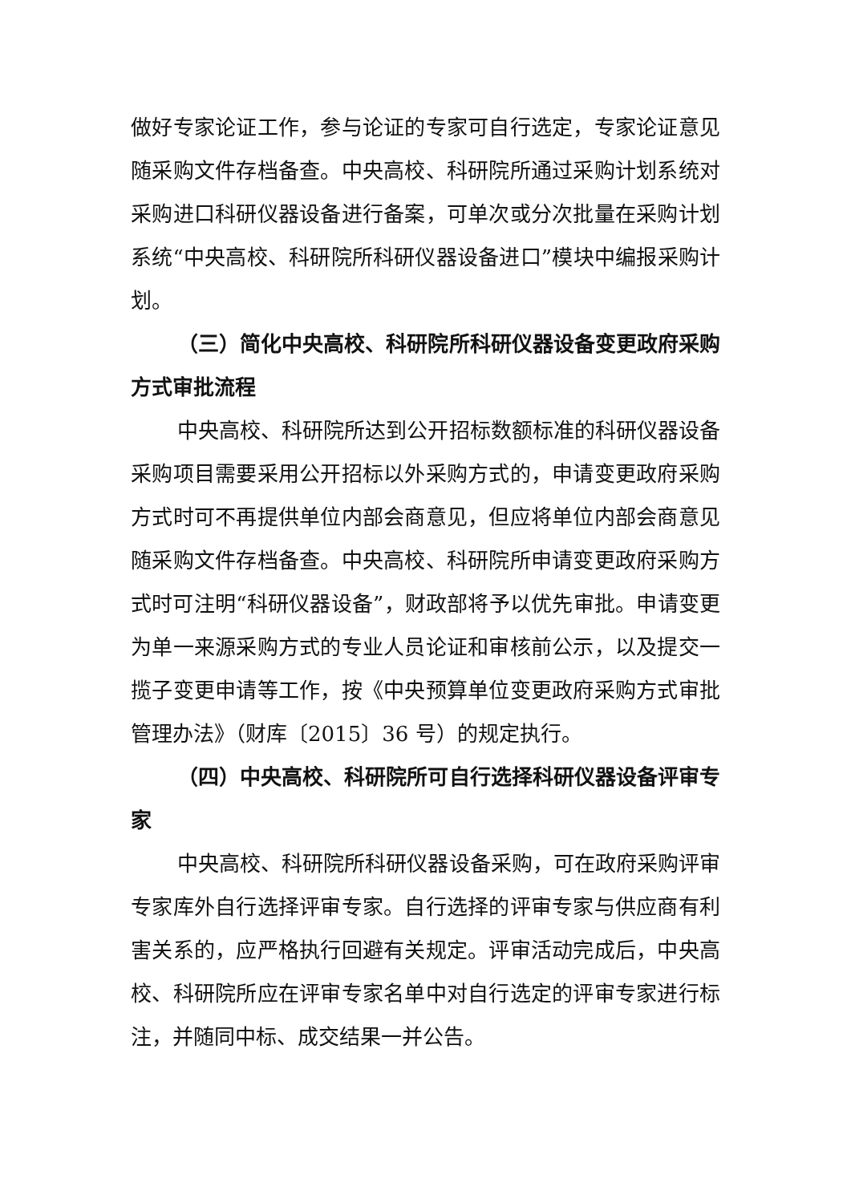做好专家论证工作，参与论证的专家可自行选定，专家论证意见随采购文件存档备查。中央高校、科研院所通过采购计划系统对采购进口科研仪器设备进行备案，可单次或分次批量在采购计划系统“中央高校、科研院所科研仪器设备进口”模块中编报采购计划。
（三）简化中央高校、科研院所科研仪器设备变更政府采购方式审批流程
中央高校、科研院所达到公开招标数额标准的科研仪器设备采购项目需要采用公开招标以外采购方式的，申请变更政府采购方式时可不再提供单位内部会商意见，但应将单位内部会商意见随采购文件存档备查。中央高校、科研院所申请变更政府采购方式时可注明“科研仪器设备”，财政部将予以优先审批。申请变更为单一来源采购方式的专业人员论证和审核前公示，以及提交一揽子变更申请等工作，按《中央预算单位变更政府采购方式审批管理办法》（财库〔2015〕36 号）的规定执行。
（四）中央高校、科研院所可自行选择科研仪器设备评审专家
中央高校、科研院所科研仪器设备采购，可在政府采购评审专家库外自行选择评审专家。自行选择的评审专家与供应商有利害关系的，应严格执行回避有关规定。评审活动完成后，中央高校、科研院所应在评审专家名单中对自行选定的评审专家进行标注，并随同中标、成交结果一并公告。